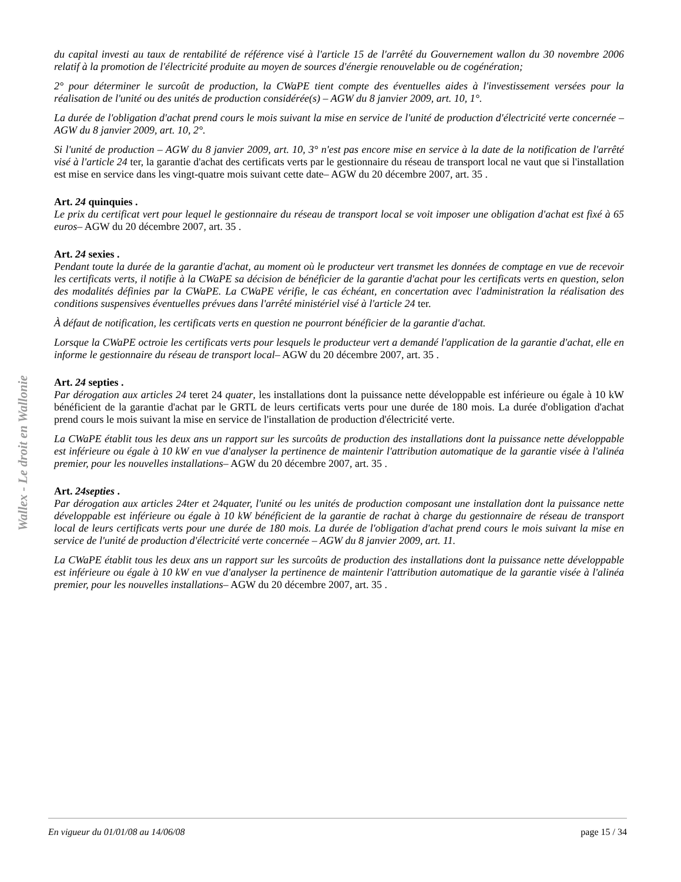Wallex - Le droit en Wallonie
du capital investi au taux de rentabilité de référence visé à l'article 15 de l'arrêté du Gouvernement wallon du 30 novembre 2006 relatif à la promotion de l'électricité produite au moyen de sources d'énergie renouvelable ou de cogénération;
2° pour déterminer le surcoût de production, la CWaPE tient compte des éventuelles aides à l'investissement versées pour la réalisation de l'unité ou des unités de production considérée(s) – AGW du 8 janvier 2009, art. 10, 1°.
La durée de l'obligation d'achat prend cours le mois suivant la mise en service de l'unité de production d'électricité verte concernée – AGW du 8 janvier 2009, art. 10, 2°.
Si l'unité de production – AGW du 8 janvier 2009, art. 10, 3° n'est pas encore mise en service à la date de la notification de l'arrêté visé à l'article 24 ter, la garantie d'achat des certificats verts par le gestionnaire du réseau de transport local ne vaut que si l'installation est mise en service dans les vingt-quatre mois suivant cette date– AGW du 20 décembre 2007, art. 35 .
Art. 24 quinquies .
Le prix du certificat vert pour lequel le gestionnaire du réseau de transport local se voit imposer une obligation d'achat est fixé à 65 euros– AGW du 20 décembre 2007, art. 35 .
Art. 24 sexies .
Pendant toute la durée de la garantie d'achat, au moment où le producteur vert transmet les données de comptage en vue de recevoir les certificats verts, il notifie à la CWaPE sa décision de bénéficier de la garantie d'achat pour les certificats verts en question, selon des modalités définies par la CWaPE. La CWaPE vérifie, le cas échéant, en concertation avec l'administration la réalisation des conditions suspensives éventuelles prévues dans l'arrêté ministériel visé à l'article 24 ter.
À défaut de notification, les certificats verts en question ne pourront bénéficier de la garantie d'achat.
Lorsque la CWaPE octroie les certificats verts pour lesquels le producteur vert a demandé l'application de la garantie d'achat, elle en informe le gestionnaire du réseau de transport local– AGW du 20 décembre 2007, art. 35 .
Art. 24 septies .
Par dérogation aux articles 24 teret 24 quater, les installations dont la puissance nette développable est inférieure ou égale à 10 kW bénéficient de la garantie d'achat par le GRTL de leurs certificats verts pour une durée de 180 mois. La durée d'obligation d'achat prend cours le mois suivant la mise en service de l'installation de production d'électricité verte.
La CWaPE établit tous les deux ans un rapport sur les surcoûts de production des installations dont la puissance nette développable est inférieure ou égale à 10 kW en vue d'analyser la pertinence de maintenir l'attribution automatique de la garantie visée à l'alinéa premier, pour les nouvelles installations– AGW du 20 décembre 2007, art. 35 .
Art. 24septies .
Par dérogation aux articles 24ter et 24quater, l'unité ou les unités de production composant une installation dont la puissance nette développable est inférieure ou égale à 10 kW bénéficient de la garantie de rachat à charge du gestionnaire de réseau de transport local de leurs certificats verts pour une durée de 180 mois. La durée de l'obligation d'achat prend cours le mois suivant la mise en service de l'unité de production d'électricité verte concernée – AGW du 8 janvier 2009, art. 11.
La CWaPE établit tous les deux ans un rapport sur les surcoûts de production des installations dont la puissance nette développable est inférieure ou égale à 10 kW en vue d'analyser la pertinence de maintenir l'attribution automatique de la garantie visée à l'alinéa premier, pour les nouvelles installations– AGW du 20 décembre 2007, art. 35 .
En vigueur du 01/01/08 au 14/06/08 page 15 / 34